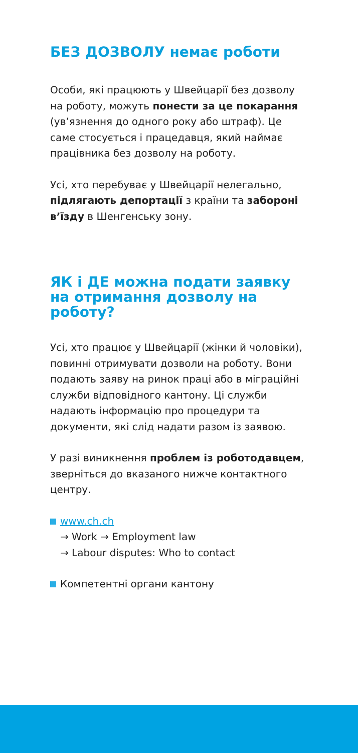БЕЗ ДОЗВОЛУ немає роботи
Особи, які працюють у Швейцарії без дозволу на роботу, можуть понести за це покарання (ув’язнення до одного року або штраф). Це саме стосується і працедавця, який наймає працівника без дозволу на роботу.
Усі, хто перебуває у Швейцарії нелегально, підлягають депортації з країни та забороні в’їзду в Шенгенську зону.
ЯК і ДЕ можна подати заявку на отримання дозволу на роботу?
Усі, хто працює у Швейцарії (жінки й чоловіки), повинні отримувати дозволи на роботу. Вони подають заяву на ринок праці або в міграційні служби відповідного кантону. Ці служби надають інформацію про процедури та документи, які слід надати разом із заявою.
У разі виникнення проблем із роботодавцем, зверніться до вказаного нижче контактного центру.
www.ch.ch
→ Work → Employment law
→ Labour disputes: Who to contact
Компетентні органи кантону